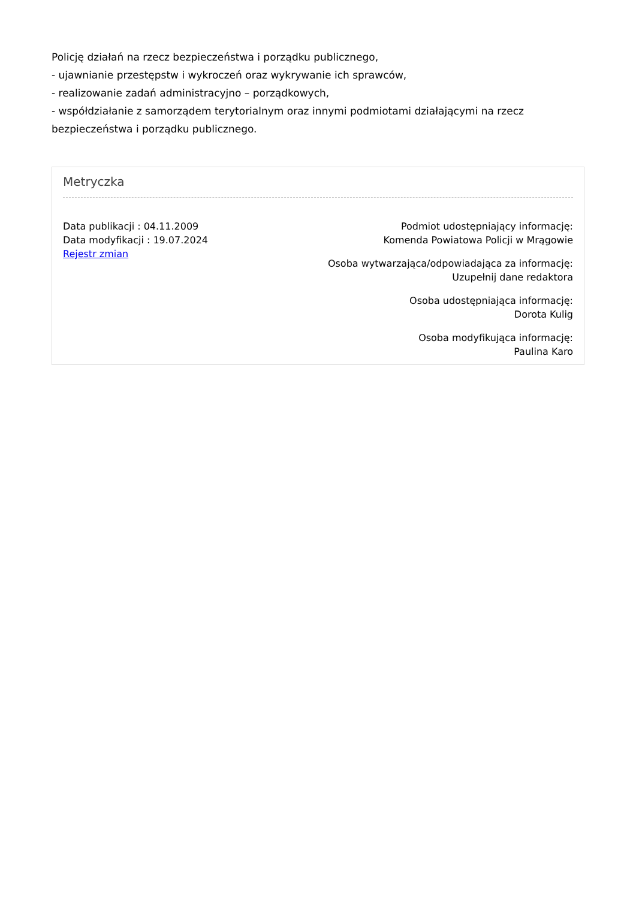Policję działań na rzecz bezpieczeństwa i porządku publicznego,
- ujawnianie przestępstw i wykroczeń oraz wykrywanie ich sprawców,
- realizowanie zadań administracyjno – porządkowych,
- współdziałanie z samorządem terytorialnym oraz innymi podmiotami działającymi na rzecz bezpieczeństwa i porządku publicznego.
Metryczka
Data publikacji : 04.11.2009
Data modyfikacji : 19.07.2024
Rejestr zmian
Podmiot udostępniający informację:
Komenda Powiatowa Policji w Mrągowie
Osoba wytwarzająca/odpowiadająca za informację:
Uzupełnij dane redaktora
Osoba udostępniająca informację:
Dorota Kulig
Osoba modyfikująca informację:
Paulina Karo